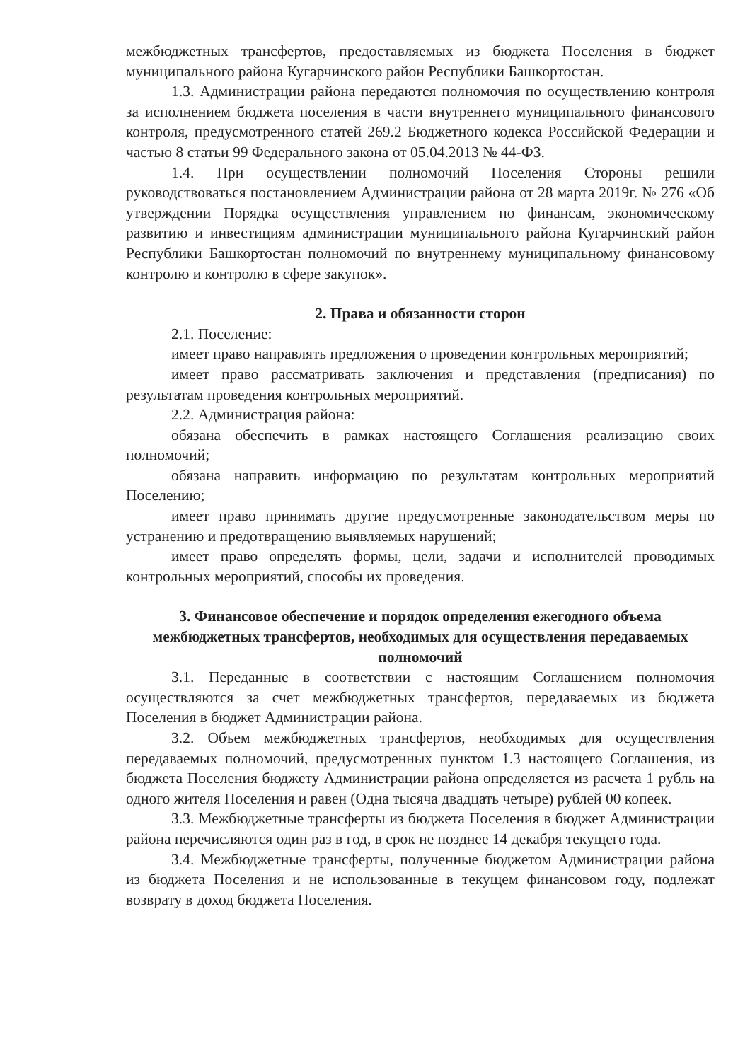межбюджетных трансфертов, предоставляемых из бюджета Поселения в бюджет муниципального района Кугарчинского район Республики Башкортостан.
1.3. Администрации района передаются полномочия по осуществлению контроля за исполнением бюджета поселения в части внутреннего муниципального финансового контроля, предусмотренного статей 269.2 Бюджетного кодекса Российской Федерации и частью 8 статьи 99 Федерального закона от 05.04.2013 № 44-ФЗ.
1.4. При осуществлении полномочий Поселения Стороны решили руководствоваться постановлением Администрации района от 28 марта 2019г. № 276 «Об утверждении Порядка осуществления управлением по финансам, экономическому развитию и инвестициям администрации муниципального района Кугарчинский район Республики Башкортостан полномочий по внутреннему муниципальному финансовому контролю и контролю в сфере закупок».
2. Права и обязанности сторон
2.1. Поселение:
имеет право направлять предложения о проведении контрольных мероприятий;
имеет право рассматривать заключения и представления (предписания) по результатам проведения контрольных мероприятий.
2.2. Администрация района:
обязана обеспечить в рамках настоящего Соглашения реализацию своих полномочий;
обязана направить информацию по результатам контрольных мероприятий Поселению;
имеет право принимать другие предусмотренные законодательством меры по устранению и предотвращению выявляемых нарушений;
имеет право определять формы, цели, задачи и исполнителей проводимых контрольных мероприятий, способы их проведения.
3. Финансовое обеспечение и порядок определения ежегодного объема межбюджетных трансфертов, необходимых для осуществления передаваемых полномочий
3.1. Переданные в соответствии с настоящим Соглашением полномочия осуществляются за счет межбюджетных трансфертов, передаваемых из бюджета Поселения в бюджет Администрации района.
3.2. Объем межбюджетных трансфертов, необходимых для осуществления передаваемых полномочий, предусмотренных пунктом 1.3 настоящего Соглашения, из бюджета Поселения бюджету Администрации района определяется из расчета 1 рубль на одного жителя Поселения и равен (Одна тысяча двадцать четыре) рублей 00 копеек.
3.3. Межбюджетные трансферты из бюджета Поселения в бюджет Администрации района перечисляются один раз в год, в срок не позднее 14 декабря текущего года.
3.4. Межбюджетные трансферты, полученные бюджетом Администрации района из бюджета Поселения и не использованные в текущем финансовом году, подлежат возврату в доход бюджета Поселения.